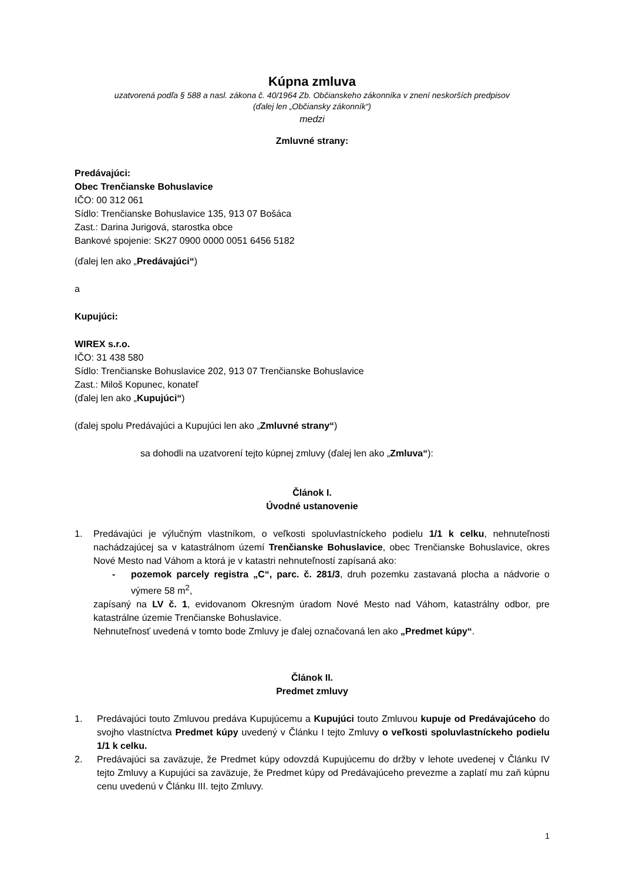Kúpna zmluva
uzatvorená podľa § 588 a nasl. zákona č. 40/1964 Zb. Občianskeho zákonníka v znení neskorších predpisov
(ďalej len „Občiansky zákonník“)
medzi
Zmluvné strany:
Predávajúci:
Obec Trenčianske Bohuslavice
IČO: 00 312 061
Sídlo: Trenčianske Bohuslavice 135, 913 07 Bošáca
Zast.: Darina Jurigová, starostka obce
Bankové spojenie: SK27 0900 0000 0051 6456 5182
(ďalej len ako „Predávajúci“)
a
Kupujúci:
WIREX s.r.o.
IČO: 31 438 580
Sídlo: Trenčianske Bohuslavice 202, 913 07 Trenčianske Bohuslavice
Zast.: Miloš Kopunec, konateľ
(ďalej len ako „Kupujúci“)
(ďalej spolu Predávajúci a Kupujúci len ako „Zmluvné strany“)
sa dohodli na uzatvorení tejto kúpnej zmluvy (ďalej len ako „Zmluva“):
Článok I.
Úvodné ustanovenie
1. Predávajúci je výlučným vlastníkom, o veľkosti spoluvlastníckeho podielu 1/1 k celku, nehnuteľnosti nachádzajúcej sa v katastrálnom území Trenčianske Bohuslavice, obec Trenčianske Bohuslavice, okres Nové Mesto nad Váhom a ktorá je v katastri nehnuteľností zapísaná ako:
- pozemok parcely registra „C“, parc. č. 281/3, druh pozemku zastavaná plocha a nádvorie o výmere 58 m<sup>2</sup>,
zapísaný na LV č. 1, evidovanom Okresným úradom Nové Mesto nad Váhom, katastrálny odbor, pre katastrálne územie Trenčianske Bohuslavice.
Nehnuteľnosť uvedená v tomto bode Zmluvy je ďalej označovaná len ako „Predmet kúpy“.
Článok II.
Predmet zmluvy
1. Predávajúci touto Zmluvou predáva Kupujúcemu a Kupujúci touto Zmluvou kupuje od Predávajúceho do svojho vlastníctva Predmet kúpy uvedený v Článku I tejto Zmluvy o veľkosti spoluvlastníckeho podielu 1/1 k celku.
2. Predávajúci sa zaväzuje, že Predmet kúpy odovzdá Kupujúcemu do držby v lehote uvedenej v Článku IV tejto Zmluvy a Kupujúci sa zaväzuje, že Predmet kúpy od Predávajúceho prevezme a zaplatí mu zaň kúpnu cenu uvedenú v Článku III. tejto Zmluvy.
1